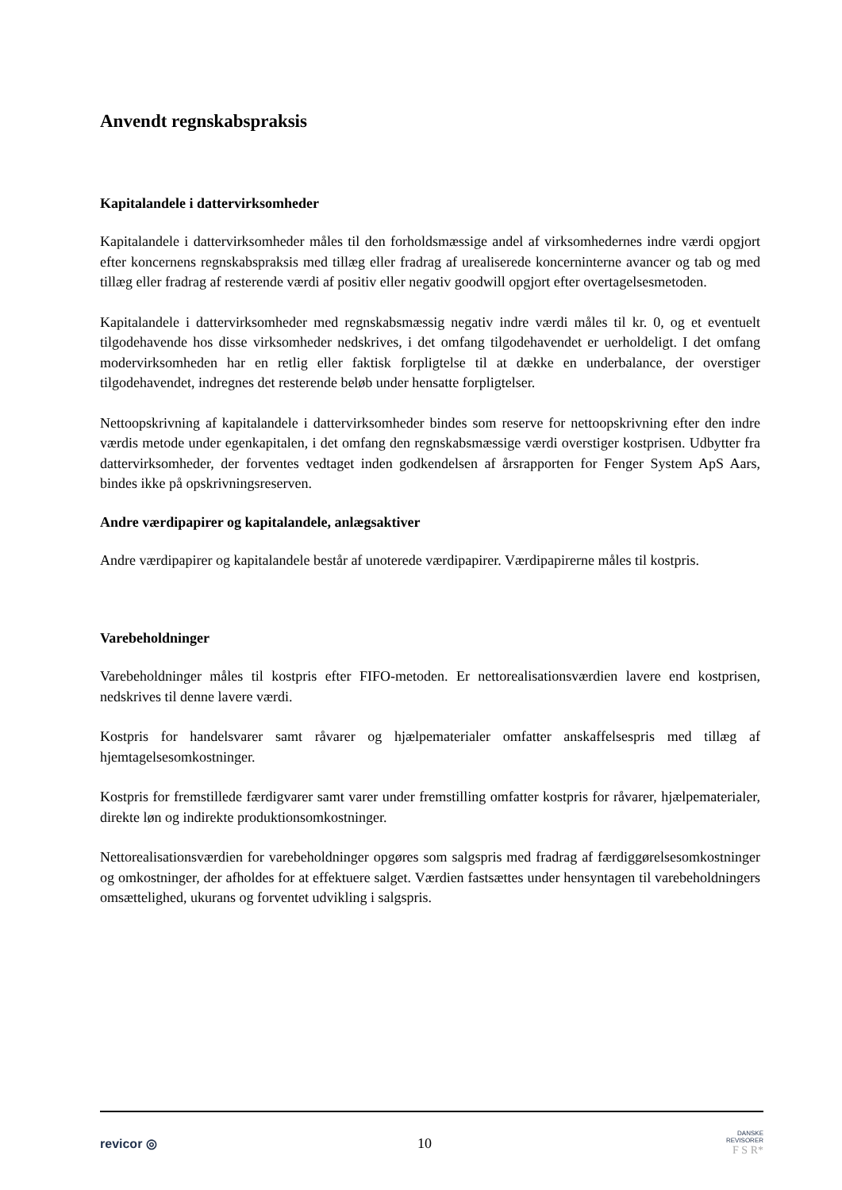Anvendt regnskabspraksis
Kapitalandele i dattervirksomheder
Kapitalandele i dattervirksomheder måles til den forholdsmæssige andel af virksomhedernes indre værdi opgjort efter koncernens regnskabspraksis med tillæg eller fradrag af urealiserede koncerninterne avancer og tab og med tillæg eller fradrag af resterende værdi af positiv eller negativ goodwill opgjort efter overtagelsesmetoden.
Kapitalandele i dattervirksomheder med regnskabsmæssig negativ indre værdi måles til kr. 0, og et eventuelt tilgodehavende hos disse virksomheder nedskrives, i det omfang tilgodehavendet er uerholdeligt. I det omfang modervirksomheden har en retlig eller faktisk forpligtelse til at dække en underbalance, der overstiger tilgodehavendet, indregnes det resterende beløb under hensatte forpligtelser.
Nettoopskrivning af kapitalandele i dattervirksomheder bindes som reserve for nettoopskrivning efter den indre værdis metode under egenkapitalen, i det omfang den regnskabsmæssige værdi overstiger kostprisen. Udbytter fra dattervirksomheder, der forventes vedtaget inden godkendelsen af årsrapporten for Fenger System ApS Aars, bindes ikke på opskrivningsreserven.
Andre værdipapirer og kapitalandele, anlægsaktiver
Andre værdipapirer og kapitalandele består af unoterede værdipapirer. Værdipapirerne måles til kostpris.
Varebeholdninger
Varebeholdninger måles til kostpris efter FIFO-metoden. Er nettorealisationsværdien lavere end kostprisen, nedskrives til denne lavere værdi.
Kostpris for handelsvarer samt råvarer og hjælpematerialer omfatter anskaffelsespris med tillæg af hjemtagelsesomkostninger.
Kostpris for fremstillede færdigvarer samt varer under fremstilling omfatter kostpris for råvarer, hjælpematerialer, direkte løn og indirekte produktionsomkostninger.
Nettorealisationsværdien for varebeholdninger opgøres som salgspris med fradrag af færdiggørelsesomkostninger og omkostninger, der afholdes for at effektuere salget. Værdien fastsættes under hensyntagen til varebeholdningers omsættelighed, ukurans og forventet udvikling i salgspris.
revicor ◎ 10 DANSKE
REVISORER
F S R*